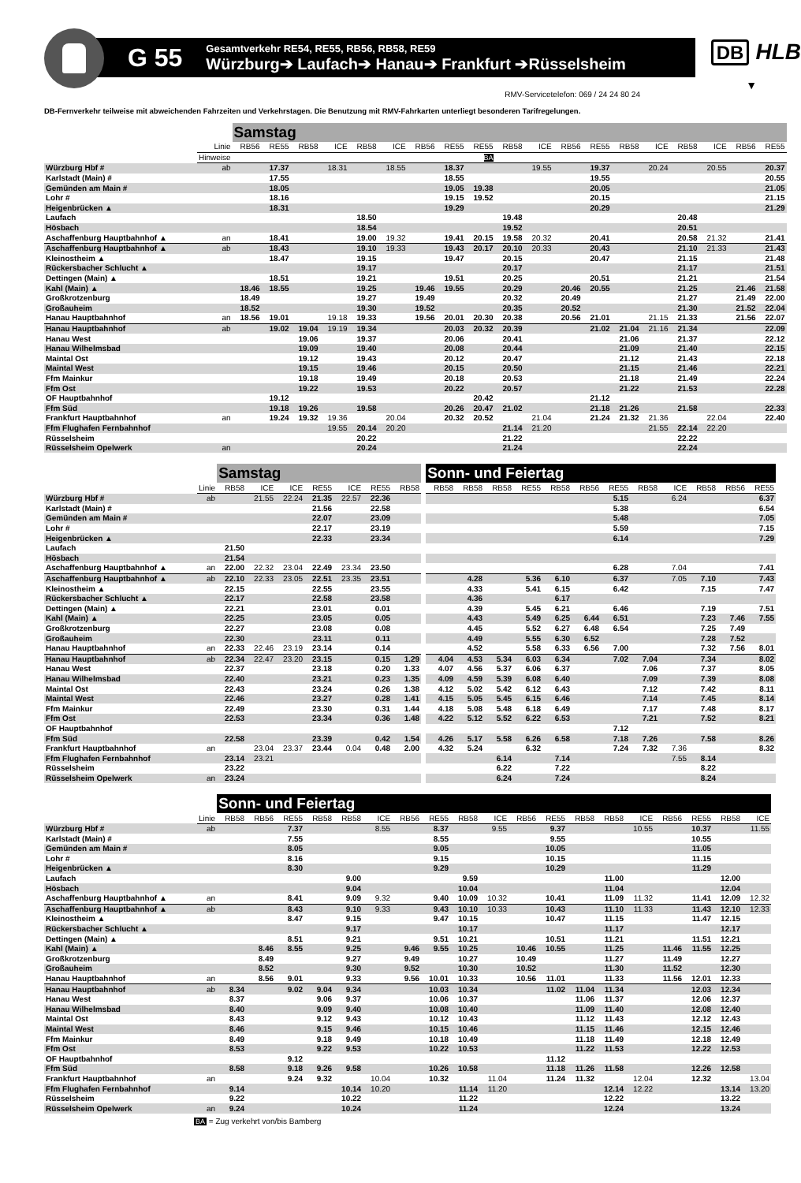G 55
Gesamtverkehr RE54, RE55, RB56, RB58, RE59
Würzburg➔ Laufach➔ Hanau➔ Frankfurt ➔Rüsselsheim
DB HLB
RMV-Servicetelefon: 069 / 24 24 80 24
▼
DB-Fernverkehr teilweise mit abweichenden Fahrzeiten und Verkehrstagen. Die Benutzung mit RMV-Fahrkarten unterliegt besonderen Tarifregelungen.
| | | Samstag | | | | | | | | | | | | | | | | | | |
| --- | --- | --- | --- | --- | --- | --- | --- | --- | --- | --- | --- | --- | --- | --- | --- | --- | --- | --- | --- | --- |
| | Linie | RB56 | RE55 | RB58 | ICE | RB58 | ICE | RB56 | RE55 | RE55 | RB58 | ICE | RB56 | RE55 | RB58 | ICE | RB58 | ICE | RB56 | RE55 |
| | Hinweise | | | | | | | | | BA | | | | | | | | | | |
| Würzburg Hbf # | ab | | 17.37 | | 18.31 | | 18.55 | | 18.37 | | | 19.55 | | 19.37 | | 20.24 | | 20.55 | | 20.37 |
| Karlstadt (Main) # | | | 17.55 | | | | | | 18.55 | | | | | 19.55 | | | | | | 20.55 |
| Gemünden am Main # | | | 18.05 | | | | | | 19.05 | 19.38 | | | | 20.05 | | | | | | 21.05 |
| Lohr # | | | 18.16 | | | | | | 19.15 | 19.52 | | | | 20.15 | | | | | | 21.15 |
| Heigenbrücken ▲ | | | 18.31 | | | | | | 19.29 | | | | | 20.29 | | | | | | 21.29 |
| Laufach | | | | | | 18.50 | | | | | 19.48 | | | | | | 20.48 | | | |
| Hösbach | | | | | | 18.54 | | | | | 19.52 | | | | | | 20.51 | | | |
| Aschaffenburg Hauptbahnhof ▲ | an | | 18.41 | | | 19.00 | 19.32 | | 19.41 | 20.15 | 19.58 | 20.32 | | 20.41 | | | 20.58 | 21.32 | | 21.41 |
| Aschaffenburg Hauptbahnhof ▲ | ab | | 18.43 | | | 19.10 | 19.33 | | 19.43 | 20.17 | 20.10 | 20.33 | | 20.43 | | | 21.10 | 21.33 | | 21.43 |
| Kleinostheim ▲ | | | 18.47 | | | 19.15 | | | 19.47 | | 20.15 | | | 20.47 | | | 21.15 | | | 21.48 |
| Rückersbacher Schlucht ▲ | | | | | | 19.17 | | | | | 20.17 | | | | | | 21.17 | | | 21.51 |
| Dettingen (Main) ▲ | | | 18.51 | | | 19.21 | | | 19.51 | | 20.25 | | | 20.51 | | | 21.21 | | | 21.54 |
| Kahl (Main) ▲ | | 18.46 | 18.55 | | | 19.25 | | 19.46 | 19.55 | | 20.29 | | 20.46 | 20.55 | | | 21.25 | | 21.46 | 21.58 |
| Großkrotzenburg | | 18.49 | | | | 19.27 | | 19.49 | | | 20.32 | | 20.49 | | | | 21.27 | | 21.49 | 22.00 |
| Großauheim | | 18.52 | | | | 19.30 | | 19.52 | | | 20.35 | | 20.52 | | | | 21.30 | | 21.52 | 22.04 |
| Hanau Hauptbahnhof | an | 18.56 | 19.01 | | 19.18 | 19.33 | | 19.56 | 20.01 | 20.30 | 20.38 | | 20.56 | 21.01 | | 21.15 | 21.33 | | 21.56 | 22.07 |
| Hanau Hauptbahnhof | ab | | 19.02 | 19.04 | 19.19 | 19.34 | | | 20.03 | 20.32 | 20.39 | | | 21.02 | 21.04 | 21.16 | 21.34 | | | 22.09 |
| Hanau West | | | | 19.06 | | 19.37 | | | 20.06 | | 20.41 | | | | 21.06 | | 21.37 | | | 22.12 |
| Hanau Wilhelmsbad | | | | 19.09 | | 19.40 | | | 20.08 | | 20.44 | | | | 21.09 | | 21.40 | | | 22.15 |
| Maintal Ost | | | | 19.12 | | 19.43 | | | 20.12 | | 20.47 | | | | 21.12 | | 21.43 | | | 22.18 |
| Maintal West | | | | 19.15 | | 19.46 | | | 20.15 | | 20.50 | | | | 21.15 | | 21.46 | | | 22.21 |
| Ffm Mainkur | | | | 19.18 | | 19.49 | | | 20.18 | | 20.53 | | | | 21.18 | | 21.49 | | | 22.24 |
| Ffm Ost | | | | 19.22 | | 19.53 | | | 20.22 | | 20.57 | | | | 21.22 | | 21.53 | | | 22.28 |
| OF Hauptbahnhof | | | 19.12 | | | | | | | 20.42 | | | | 21.12 | | | | | | |
| Ffm Süd | | | 19.18 | 19.26 | | 19.58 | | | 20.26 | 20.47 | 21.02 | | | 21.18 | 21.26 | | 21.58 | | | 22.33 |
| Frankfurt Hauptbahnhof | an | | 19.24 | 19.32 | 19.36 | | 20.04 | | 20.32 | 20.52 | | 21.04 | | 21.24 | 21.32 | 21.36 | | 22.04 | | 22.40 |
| Ffm Flughafen Fernbahnhof | | | | | 19.55 | 20.14 | 20.20 | | | | 21.14 | 21.20 | | | | 21.55 | 22.14 | 22.20 | | |
| Rüsselsheim | | | | | | 20.22 | | | | | 21.22 | | | | | | 22.22 | | | |
| Rüsselsheim Opelwerk | an | | | | | 20.24 | | | | | 21.24 | | | | | | 22.24 | | | |
| | | Samstag | | | | | | | Sonn- und Feiertag | | | | | | | | | | | |
| --- | --- | --- | --- | --- | --- | --- | --- | --- | --- | --- | --- | --- | --- | --- | --- | --- | --- | --- | --- | --- |
| | Linie | RB58 | ICE | ICE | RE55 | ICE | RE55 | RB58 | RB58 | RB58 | RB58 | RE55 | RB58 | RB56 | RE55 | RB58 | ICE | RB58 | RB56 | RE55 |
| Würzburg Hbf # | ab | | 21.55 | 22.24 | 21.35 | 22.57 | 22.36 | | | | | | | | 5.15 | | 6.24 | | | 6.37 |
| Karlstadt (Main) # | | | | | 21.56 | | 22.58 | | | | | | | | 5.38 | | | | | 6.54 |
| Gemünden am Main # | | | | | 22.07 | | 23.09 | | | | | | | | 5.48 | | | | | 7.05 |
| Lohr # | | | | | 22.17 | | 23.19 | | | | | | | | 5.59 | | | | | 7.15 |
| Heigenbrücken ▲ | | | | | 22.33 | | 23.34 | | | | | | | | 6.14 | | | | | 7.29 |
| Laufach | | 21.50 | | | | | | | | | | | | | | | | | | |
| Hösbach | | 21.54 | | | | | | | | | | | | | | | | | | |
| Aschaffenburg Hauptbahnhof ▲ | an | 22.00 | 22.32 | 23.04 | 22.49 | 23.34 | 23.50 | | | | | | | | 6.28 | | 7.04 | | | 7.41 |
| Aschaffenburg Hauptbahnhof ▲ | ab | 22.10 | 22.33 | 23.05 | 22.51 | 23.35 | 23.51 | | | 4.28 | | 5.36 | 6.10 | | 6.37 | | 7.05 | 7.10 | | 7.43 |
| Kleinostheim ▲ | | 22.15 | | | 22.55 | | 23.55 | | | 4.33 | | 5.41 | 6.15 | | 6.42 | | | 7.15 | | 7.47 |
| Rückersbacher Schlucht ▲ | | 22.17 | | | 22.58 | | 23.58 | | | 4.36 | | | 6.17 | | | | | | | |
| Dettingen (Main) ▲ | | 22.21 | | | 23.01 | | 0.01 | | | 4.39 | | 5.45 | 6.21 | | 6.46 | | | 7.19 | | 7.51 |
| Kahl (Main) ▲ | | 22.25 | | | 23.05 | | 0.05 | | | 4.43 | | 5.49 | 6.25 | 6.44 | 6.51 | | | 7.23 | 7.46 | 7.55 |
| Großkrotzenburg | | 22.27 | | | 23.08 | | 0.08 | | | 4.45 | | 5.52 | 6.27 | 6.48 | 6.54 | | | 7.25 | 7.49 | |
| Großauheim | | 22.30 | | | 23.11 | | 0.11 | | | 4.49 | | 5.55 | 6.30 | 6.52 | | | | 7.28 | 7.52 | |
| Hanau Hauptbahnhof | an | 22.33 | 22.46 | 23.19 | 23.14 | | 0.14 | | | 4.52 | | 5.58 | 6.33 | 6.56 | 7.00 | | | 7.32 | 7.56 | 8.01 |
| Hanau Hauptbahnhof | ab | 22.34 | 22.47 | 23.20 | 23.15 | | 0.15 | 1.29 | 4.04 | 4.53 | 5.34 | 6.03 | 6.34 | | 7.02 | 7.04 | | 7.34 | | 8.02 |
| Hanau West | | 22.37 | | | 23.18 | | 0.20 | 1.33 | 4.07 | 4.56 | 5.37 | 6.06 | 6.37 | | | 7.06 | | 7.37 | | 8.05 |
| Hanau Wilhelmsbad | | 22.40 | | | 23.21 | | 0.23 | 1.35 | 4.09 | 4.59 | 5.39 | 6.08 | 6.40 | | | 7.09 | | 7.39 | | 8.08 |
| Maintal Ost | | 22.43 | | | 23.24 | | 0.26 | 1.38 | 4.12 | 5.02 | 5.42 | 6.12 | 6.43 | | | 7.12 | | 7.42 | | 8.11 |
| Maintal West | | 22.46 | | | 23.27 | | 0.28 | 1.41 | 4.15 | 5.05 | 5.45 | 6.15 | 6.46 | | | 7.14 | | 7.45 | | 8.14 |
| Ffm Mainkur | | 22.49 | | | 23.30 | | 0.31 | 1.44 | 4.18 | 5.08 | 5.48 | 6.18 | 6.49 | | | 7.17 | | 7.48 | | 8.17 |
| Ffm Ost | | 22.53 | | | 23.34 | | 0.36 | 1.48 | 4.22 | 5.12 | 5.52 | 6.22 | 6.53 | | | 7.21 | | 7.52 | | 8.21 |
| OF Hauptbahnhof | | | | | | | | | | | | | | | 7.12 | | | | | |
| Ffm Süd | | 22.58 | | | 23.39 | | 0.42 | 1.54 | 4.26 | 5.17 | 5.58 | 6.26 | 6.58 | | 7.18 | 7.26 | | 7.58 | | 8.26 |
| Frankfurt Hauptbahnhof | an | | 23.04 | 23.37 | 23.44 | 0.04 | 0.48 | 2.00 | 4.32 | 5.24 | | 6.32 | | | 7.24 | 7.32 | 7.36 | | | 8.32 |
| Ffm Flughafen Fernbahnhof | | 23.14 | 23.21 | | | | | | | | 6.14 | | 7.14 | | | | 7.55 | 8.14 | | |
| Rüsselsheim | | 23.22 | | | | | | | | | 6.22 | | 7.22 | | | | | 8.22 | | |
| Rüsselsheim Opelwerk | an | 23.24 | | | | | | | | | 6.24 | | 7.24 | | | | | 8.24 | | |
| | | Sonn- und Feiertag | | | | | | | | | | | | | | | | | | |
| --- | --- | --- | --- | --- | --- | --- | --- | --- | --- | --- | --- | --- | --- | --- | --- | --- | --- | --- | --- | --- |
| | Linie | RB58 | RB56 | RE55 | RB58 | RB58 | ICE | RB56 | RE55 | RB58 | ICE | RB56 | RE55 | RB58 | RB58 | ICE | RB56 | RE55 | RB58 | ICE |
| Würzburg Hbf # | ab | | | 7.37 | | | 8.55 | | 8.37 | | 9.55 | | 9.37 | | | 10.55 | | 10.37 | | 11.55 |
| Karlstadt (Main) # | | | | 7.55 | | | | | 8.55 | | | | 9.55 | | | | | 10.55 | | |
| Gemünden am Main # | | | | 8.05 | | | | | 9.05 | | | | 10.05 | | | | | 11.05 | | |
| Lohr # | | | | 8.16 | | | | | 9.15 | | | | 10.15 | | | | | 11.15 | | |
| Heigenbrücken ▲ | | | | 8.30 | | | | | 9.29 | | | | 10.29 | | | | | 11.29 | | |
| Laufach | | | | | | 9.00 | | | | 9.59 | | | | | 11.00 | | | | 12.00 | |
| Hösbach | | | | | | 9.04 | | | | 10.04 | | | | | 11.04 | | | | 12.04 | |
| Aschaffenburg Hauptbahnhof ▲ | an | | | 8.41 | | 9.09 | 9.32 | | 9.40 | 10.09 | 10.32 | | 10.41 | | 11.09 | 11.32 | | 11.41 | 12.09 | 12.32 |
| Aschaffenburg Hauptbahnhof ▲ | ab | | | 8.43 | | 9.10 | 9.33 | | 9.43 | 10.10 | 10.33 | | 10.43 | | 11.10 | 11.33 | | 11.43 | 12.10 | 12.33 |
| Kleinostheim ▲ | | | | 8.47 | | 9.15 | | | 9.47 | 10.15 | | | 10.47 | | 11.15 | | | 11.47 | 12.15 | |
| Rückersbacher Schlucht ▲ | | | | | | 9.17 | | | | 10.17 | | | | | 11.17 | | | | 12.17 | |
| Dettingen (Main) ▲ | | | | 8.51 | | 9.21 | | | 9.51 | 10.21 | | | 10.51 | | 11.21 | | | 11.51 | 12.21 | |
| Kahl (Main) ▲ | | | 8.46 | 8.55 | | 9.25 | | 9.46 | 9.55 | 10.25 | | 10.46 | 10.55 | | 11.25 | | 11.46 | 11.55 | 12.25 | |
| Großkrotzenburg | | | 8.49 | | | 9.27 | | 9.49 | | 10.27 | | 10.49 | | | 11.27 | | 11.49 | | 12.27 | |
| Großauheim | | | 8.52 | | | 9.30 | | 9.52 | | 10.30 | | 10.52 | | | 11.30 | | 11.52 | | 12.30 | |
| Hanau Hauptbahnhof | an | | 8.56 | 9.01 | | 9.33 | | 9.56 | 10.01 | 10.33 | | 10.56 | 11.01 | | 11.33 | | 11.56 | 12.01 | 12.33 | |
| Hanau Hauptbahnhof | ab | 8.34 | | 9.02 | 9.04 | 9.34 | | | 10.03 | 10.34 | | | 11.02 | 11.04 | 11.34 | | | 12.03 | 12.34 | |
| Hanau West | | 8.37 | | | 9.06 | 9.37 | | | 10.06 | 10.37 | | | | 11.06 | 11.37 | | | 12.06 | 12.37 | |
| Hanau Wilhelmsbad | | 8.40 | | | 9.09 | 9.40 | | | 10.08 | 10.40 | | | | 11.09 | 11.40 | | | 12.08 | 12.40 | |
| Maintal Ost | | 8.43 | | | 9.12 | 9.43 | | | 10.12 | 10.43 | | | | 11.12 | 11.43 | | | 12.12 | 12.43 | |
| Maintal West | | 8.46 | | | 9.15 | 9.46 | | | 10.15 | 10.46 | | | | 11.15 | 11.46 | | | 12.15 | 12.46 | |
| Ffm Mainkur | | 8.49 | | | 9.18 | 9.49 | | | 10.18 | 10.49 | | | | 11.18 | 11.49 | | | 12.18 | 12.49 | |
| Ffm Ost | | 8.53 | | | 9.22 | 9.53 | | | 10.22 | 10.53 | | | | 11.22 | 11.53 | | | 12.22 | 12.53 | |
| OF Hauptbahnhof | | | | 9.12 | | | | | | | | | 11.12 | | | | | | | |
| Ffm Süd | | 8.58 | | 9.18 | 9.26 | 9.58 | | | 10.26 | 10.58 | | | 11.18 | 11.26 | 11.58 | | | 12.26 | 12.58 | |
| Frankfurt Hauptbahnhof | an | | | 9.24 | 9.32 | | 10.04 | | 10.32 | | 11.04 | | 11.24 | 11.32 | | 12.04 | | 12.32 | | 13.04 |
| Ffm Flughafen Fernbahnhof | | 9.14 | | | | 10.14 | 10.20 | | | 11.14 | 11.20 | | | | 12.14 | 12.22 | | | 13.14 | 13.20 |
| Rüsselsheim | | 9.22 | | | | 10.22 | | | | 11.22 | | | | | 12.22 | | | | 13.22 | |
| Rüsselsheim Opelwerk | an | 9.24 | | | | 10.24 | | | | 11.24 | | | | | 12.24 | | | | 13.24 | |
BA = Zug verkehrt von/bis Bamberg